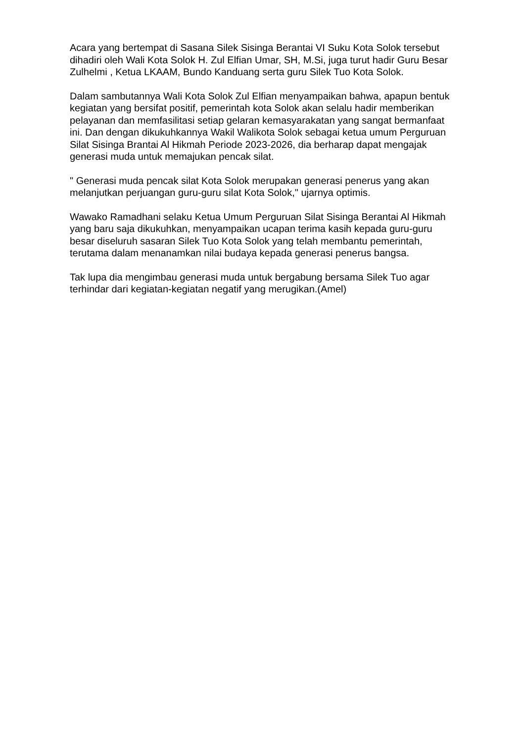Acara yang bertempat di Sasana Silek Sisinga Berantai VI Suku Kota Solok tersebut dihadiri oleh Wali Kota Solok H. Zul Elfian Umar, SH, M.Si, juga turut hadir Guru Besar Zulhelmi , Ketua LKAAM, Bundo Kanduang serta guru Silek Tuo Kota Solok.
Dalam sambutannya Wali Kota Solok Zul Elfian menyampaikan bahwa, apapun bentuk kegiatan yang bersifat positif, pemerintah kota Solok akan selalu hadir memberikan pelayanan dan memfasilitasi setiap gelaran kemasyarakatan yang sangat bermanfaat ini. Dan dengan dikukuhkannya Wakil Walikota Solok sebagai ketua umum Perguruan Silat Sisinga Brantai Al Hikmah Periode 2023-2026, dia berharap dapat mengajak generasi muda untuk memajukan pencak silat.
" Generasi muda pencak silat Kota Solok merupakan generasi penerus yang akan melanjutkan perjuangan guru-guru silat Kota Solok," ujarnya optimis.
Wawako Ramadhani selaku Ketua Umum Perguruan Silat Sisinga Berantai Al Hikmah yang baru saja dikukuhkan, menyampaikan ucapan terima kasih kepada guru-guru besar diseluruh sasaran Silek Tuo Kota Solok yang telah membantu pemerintah, terutama dalam menanamkan nilai budaya kepada generasi penerus bangsa.
Tak lupa dia mengimbau generasi muda untuk bergabung bersama Silek Tuo agar terhindar dari kegiatan-kegiatan negatif yang merugikan.(Amel)